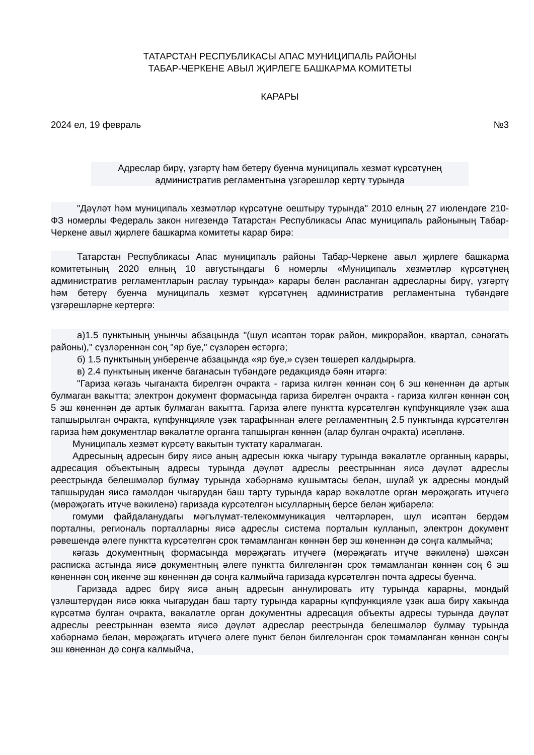ТАТАРСТАН РЕСПУБЛИКАСЫ АПАС МУНИЦИПАЛЬ РАЙОНЫ
ТАБАР-ЧЕРКЕНЕ АВЫЛ ҖИРЛЕГЕ БАШКАРМА КОМИТЕТЫ
КАРАРЫ
2024 ел, 19 февраль №3
Адреслар бирү, үзгәртү һәм бетерү буенча муниципаль хезмәт күрсәтүнең административ регламентына үзгәрешләр кертү турында
"Дәүләт һәм муниципаль хезмәтләр күрсәтүне оештыру турында" 2010 елның 27 июлендәге 210-ФЗ номерлы Федераль закон нигезендә Татарстан Республикасы Апас муниципаль районының Табар-Черкене авыл җирлеге башкарма комитеты карар бирә:
Татарстан Республикасы Апас муниципаль районы Табар-Черкене авыл җирлеге башкарма комитетының 2020 елның 10 августындагы 6 номерлы «Муниципаль хезмәтләр күрсәтүнең административ регламентларын раслау турында» карары белән расланган адресларны бирү, үзгәртү һәм бетерү буенча муниципаль хезмәт күрсәтүнең административ регламентына түбәндәге үзгәрешләрне кертергә:
а)1.5 пунктының унынчы абзацында "(шул исәптән торак район, микрорайон, квартал, сәнәгать районы)," сүзләреннән соң "яр буе," сүзләрен өстәргә;
б) 1.5 пунктының унберенче абзацында «яр буе,» сүзен төшереп калдырырга.
в) 2.4 пунктының икенче баганасын түбәндәге редакциядә бәян итәргә:
"Гариза кәгазь чыганакта бирелгән очракта - гариза килгән көннән соң 6 эш көненнән дә артык булмаган вакытта; электрон документ формасында гариза бирелгән очракта - гариза килгән көннән соң 5 эш көненнән дә артык булмаган вакытта. Гариза әлеге пунктта күрсәтелгән күпфункцияле үзәк аша тапшырылган очракта, күпфункцияле үзәк тарафыннан әлеге регламентның 2.5 пунктында күрсәтелгән гариза һәм документлар вәкаләтле органга тапшырган көннән (алар булган очракта) исәпләнә.
Муниципаль хезмәт күрсәтү вакытын туктату каралмаган.
Адресының адресын бирү яисә аның адресын юкка чыгару турында вәкаләтле органның карары, адресация объектының адресы турында дәүләт адреслы реестрыннан яисә дәүләт адреслы реестрында белешмәләр булмау турында хәбәрнамә кушымтасы белән, шулай ук адресны мондый тапшырудан яисә гамәлдән чыгарудан баш тарту турында карар вәкаләтле орган мөрәҗәгать итүчегә (мөрәҗәгать итүче вәкиленә) гаризада күрсәтелгән ысулларның берсе белән җибәрелә:
гомуми файдаланудагы мәгълүмат-телекоммуникация челтәрләрен, шул исәптән бердәм порталны, региональ порталларны яисә адреслы система порталын кулланып, электрон документ рәвешендә әлеге пунктта күрсәтелгән срок тәмамланган көннән бер эш көненнән дә соңга калмыйча;
кәгазь документның формасында мөрәҗәгать итүчегә (мөрәҗәгать итүче вәкиленә) шәхсән расписка астында яисә документның әлеге пунктта билгеләнгән срок тәмамланган көннән соң 6 эш көненнән соң икенче эш көненнән дә соңга калмыйча гаризада күрсәтелгән почта адресы буенча.
Гаризада адрес бирү яисә аның адресын аннулировать итү турында карарны, мондый үзләштерүдән яисә юкка чыгарудан баш тарту турында карарны күпфункцияле үзәк аша бирү хакында күрсәтмә булган очракта, вәкаләтле орган документны адресация объекты адресы турында дәүләт адреслы реестрыннан өземтә яисә дәүләт адреслар реестрында белешмәләр булмау турында хәбәрнамә белән, мөрәҗәгать итүчегә әлеге пункт белән билгеләнгән срок тәмамланган көннән соңгы эш көненнән дә соңга калмыйча,